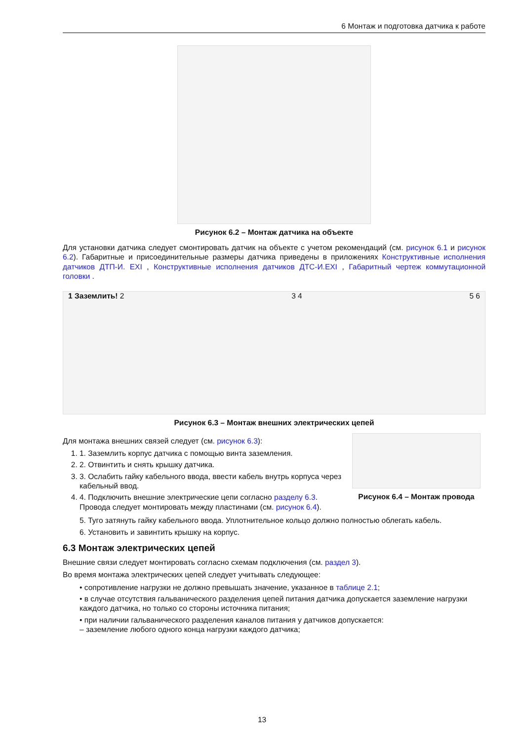6 Монтаж и подготовка датчика к работе
Рисунок 6.2 – Монтаж датчика на объекте
Для установки датчика следует смонтировать датчик на объекте с учетом рекомендаций (см. рисунок 6.1 и рисунок 6.2). Габаритные и присоединительные размеры датчика приведены в приложениях Конструктивные исполнения датчиков ДТП-И. EXI , Конструктивные исполнения датчиков ДТС-И.EXI , Габаритный чертеж коммутационной головки .
1 Заземлить! 2 3 4 5 6
Рисунок 6.3 – Монтаж внешних электрических цепей
Для монтажа внешних связей следует (см. рисунок 6.3):
1. 1. Заземлить корпус датчика с помощью винта заземления.
2. 2. Отвинтить и снять крышку датчика.
3. 3. Ослабить гайку кабельного ввода, ввести кабель внутрь корпуса через кабельный ввод.
4. 4. Подключить внешние электрические цепи согласно разделу 6.3. Провода следует монтировать между пластинами (см. рисунок 6.4).
Рисунок 6.4 – Монтаж провода
5. Туго затянуть гайку кабельного ввода. Уплотнительное кольцо должно полностью облегать кабель.
6. Установить и завинтить крышку на корпус.
6.3 Монтаж электрических цепей
Внешние связи следует монтировать согласно схемам подключения (см. раздел 3).
Во время монтажа электрических цепей следует учитывать следующее:
• сопротивление нагрузки не должно превышать значение, указанное в таблице 2.1;
• в случае отсутствия гальванического разделения цепей питания датчика допускается заземление нагрузки каждого датчика, но только со стороны источника питания;
• при наличии гальванического разделения каналов питания у датчиков допускается:
– заземление любого одного конца нагрузки каждого датчика;
13